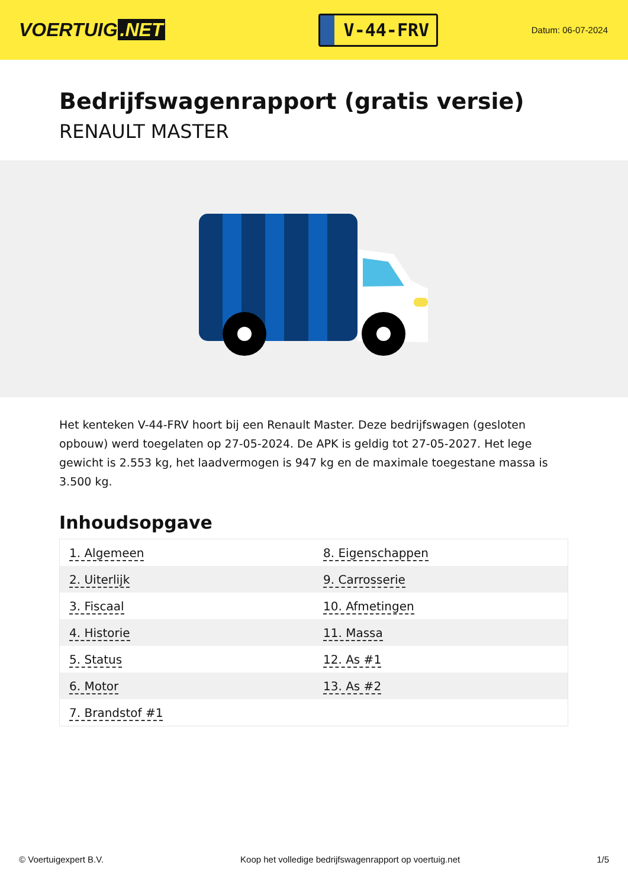VOERTUIG.NET
V-44-FRV
Datum: 06-07-2024
Bedrijfswagenrapport (gratis versie)
RENAULT MASTER
Het kenteken V-44-FRV hoort bij een Renault Master. Deze bedrijfswagen (gesloten opbouw) werd toegelaten op 27-05-2024. De APK is geldig tot 27-05-2027. Het lege gewicht is 2.553 kg, het laadvermogen is 947 kg en de maximale toegestane massa is 3.500 kg.
Inhoudsopgave
| 1. Algemeen | 8. Eigenschappen |
| 2. Uiterlijk | 9. Carrosserie |
| 3. Fiscaal | 10. Afmetingen |
| 4. Historie | 11. Massa |
| 5. Status | 12. As #1 |
| 6. Motor | 13. As #2 |
| 7. Brandstof #1 | |
© Voertuigexpert B.V. Koop het volledige bedrijfswagenrapport op voertuig.net 1/5